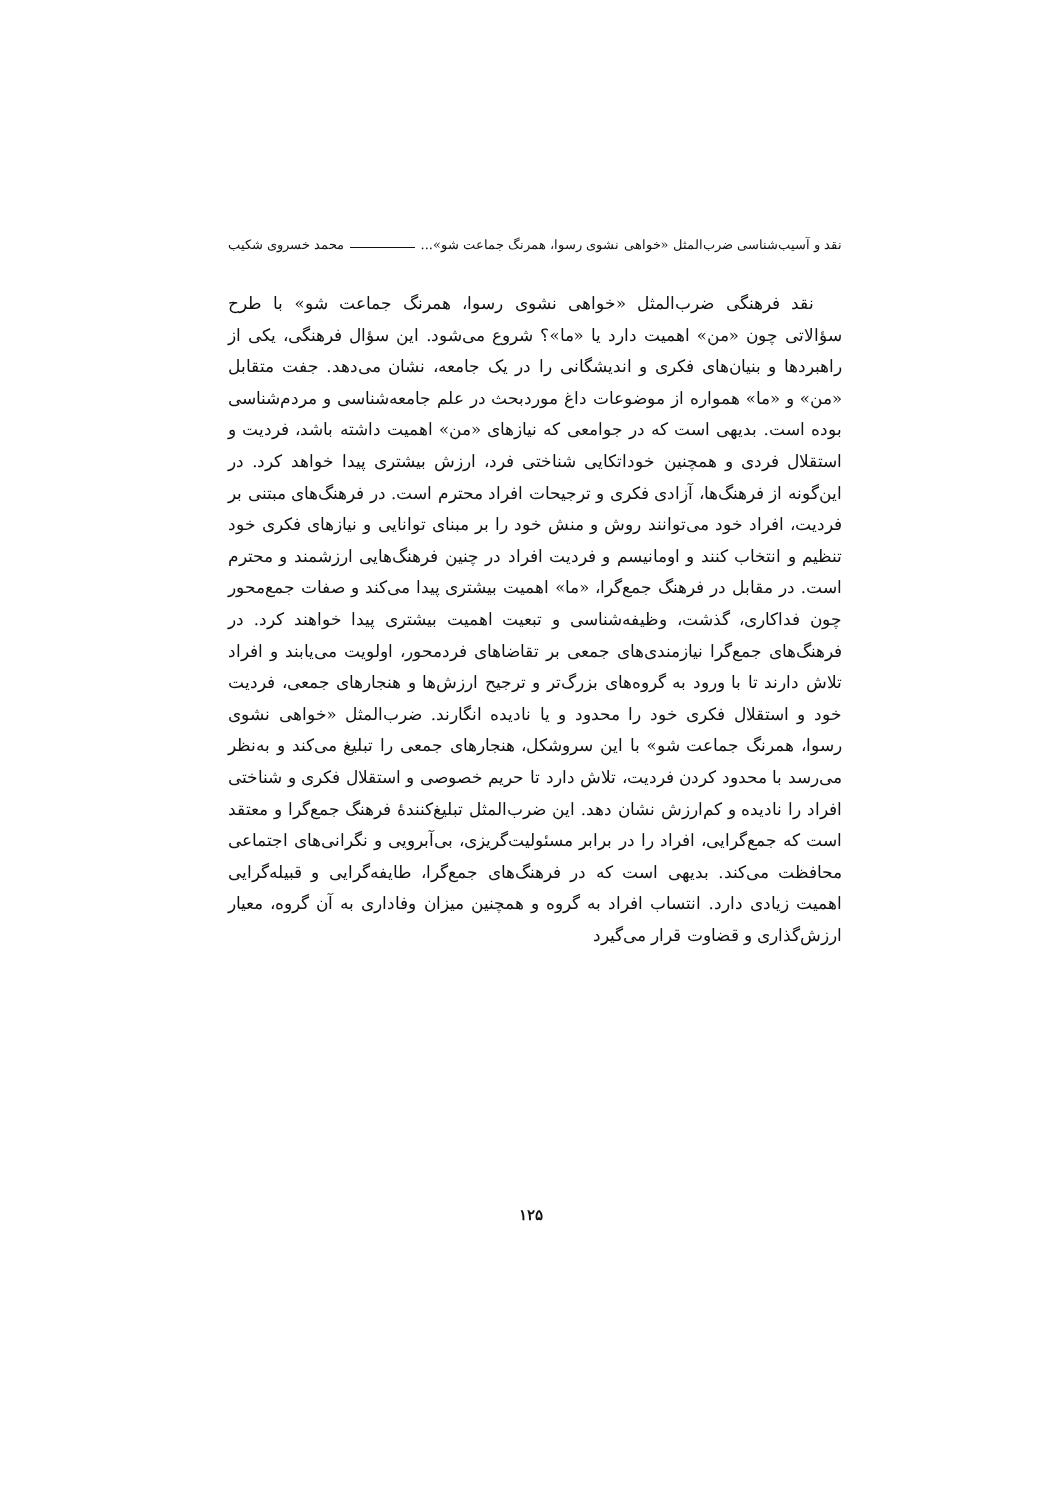نقد و آسیب‌شناسی ضرب‌المثل «خواهی نشوی رسوا، همرنگ جماعت شو»... محمد خسروی شکیب
نقد فرهنگی ضرب‌المثل «خواهی نشوی رسوا، همرنگ جماعت شو» با طرح سؤالاتی چون «من» اهمیت دارد یا «ما»؟ شروع می‌شود. این سؤال فرهنگی، یکی از راهبردها و بنیان‌های فکری و اندیشگانی را در یک جامعه، نشان می‌دهد. جفت متقابل «من» و «ما» همواره از موضوعات داغ موردبحث در علم جامعه‌شناسی و مردم‌شناسی بوده است. بدیهی است که در جوامعی که نیازهای «من» اهمیت داشته باشد، فردیت و استقلال فردی و همچنین خوداتکایی شناختی فرد، ارزش بیشتری پیدا خواهد کرد. در این‌گونه از فرهنگ‌ها، آزادی فکری و ترجیحات افراد محترم است. در فرهنگ‌های مبتنی بر فردیت، افراد خود می‌توانند روش و منش خود را بر مبنای توانایی و نیازهای فکری خود تنظیم و انتخاب کنند و اومانیسم و فردیت افراد در چنین فرهنگ‌هایی ارزشمند و محترم است. در مقابل در فرهنگ جمع‌گرا، «ما» اهمیت بیشتری پیدا می‌کند و صفات جمع‌محور چون فداکاری، گذشت، وظیفه‌شناسی و تبعیت اهمیت بیشتری پیدا خواهند کرد. در فرهنگ‌های جمع‌گرا نیازمندی‌های جمعی بر تقاضاهای فردمحور، اولویت می‌یابند و افراد تلاش دارند تا با ورود به گروه‌های بزرگ‌تر و ترجیح ارزش‌ها و هنجارهای جمعی، فردیت خود و استقلال فکری خود را محدود و یا نادیده انگارند. ضرب‌المثل «خواهی نشوی رسوا، همرنگ جماعت شو» با این سروشکل، هنجارهای جمعی را تبلیغ می‌کند و به‌نظر می‌رسد با محدود کردن فردیت، تلاش دارد تا حریم خصوصی و استقلال فکری و شناختی افراد را نادیده و کم‌ارزش نشان دهد. این ضرب‌المثل تبلیغ‌کنندهٔ فرهنگ جمع‌گرا و معتقد است که جمع‌گرایی، افراد را در برابر مسئولیت‌گریزی، بی‌آبرویی و نگرانی‌های اجتماعی محافظت می‌کند. بدیهی است که در فرهنگ‌های جمع‌گرا، طایفه‌گرایی و قبیله‌گرایی اهمیت زیادی دارد. انتساب افراد به گروه و همچنین میزان وفاداری به آن گروه، معیار ارزش‌گذاری و قضاوت قرار می‌گیرد
۱۲۵